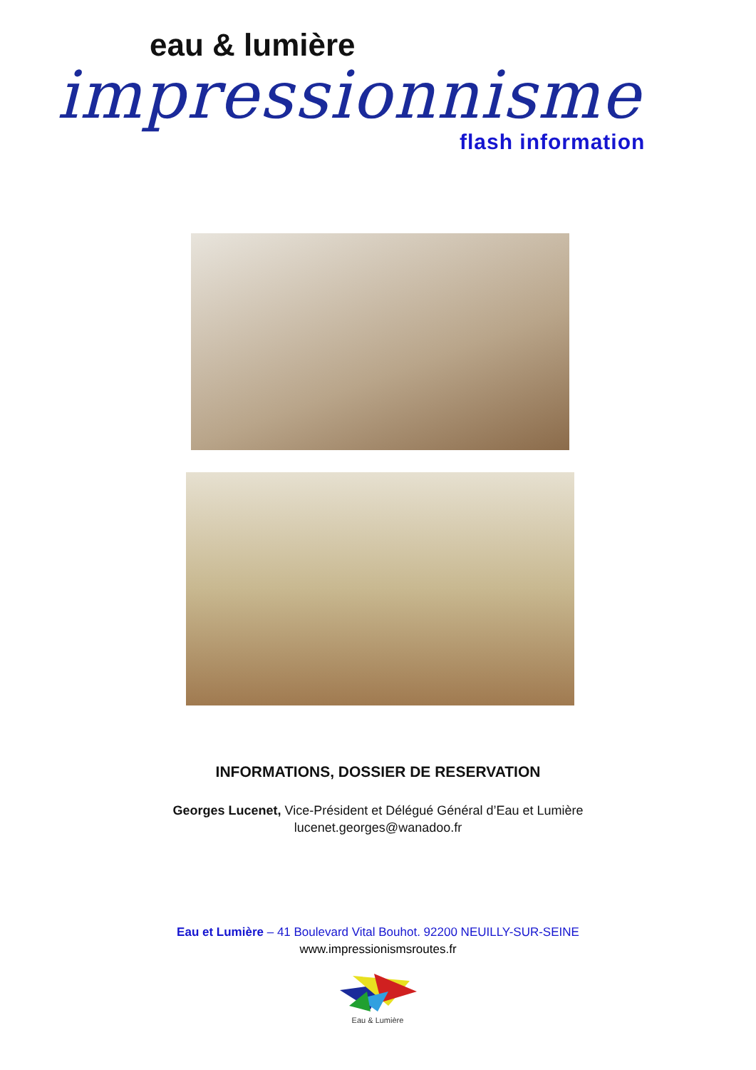eau & lumière
impressionnisme
flash information
INFORMATIONS, DOSSIER DE RESERVATION
Georges Lucenet, Vice-Président et Délégué Général d’Eau et Lumière
lucenet.georges@wanadoo.fr
Eau et Lumière – 41 Boulevard Vital Bouhot. 92200 NEUILLY-SUR-SEINE
www.impressionismsroutes.fr
Eau & Lumière